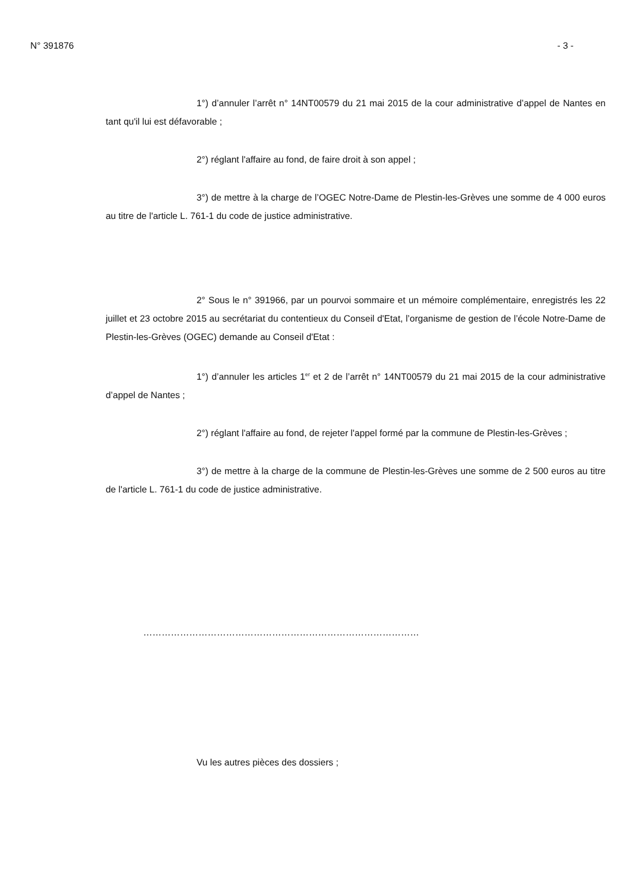N° 391876 - 3 -
1°) d’annuler l’arrêt n° 14NT00579 du 21 mai 2015 de la cour administrative d’appel de Nantes en tant qu'il lui est défavorable ;
2°) réglant l'affaire au fond, de faire droit à son appel ;
3°) de mettre à la charge de l’OGEC Notre-Dame de Plestin-les-Grèves une somme de 4 000 euros au titre de l'article L. 761-1 du code de justice administrative.
2° Sous le n° 391966, par un pourvoi sommaire et un mémoire complémentaire, enregistrés les 22 juillet et 23 octobre 2015 au secrétariat du contentieux du Conseil d'Etat, l’organisme de gestion de l’école Notre-Dame de Plestin-les-Grèves (OGEC) demande au Conseil d'Etat :
1°) d’annuler les articles 1<sup>er</sup> et 2 de l’arrêt n° 14NT00579 du 21 mai 2015 de la cour administrative d’appel de Nantes ;
2°) réglant l'affaire au fond, de rejeter l'appel formé par la commune de Plestin-les-Grèves ;
3°) de mettre à la charge de la commune de Plestin-les-Grèves une somme de 2 500 euros au titre de l'article L. 761-1 du code de justice administrative.
………………………………………………………………………………
Vu les autres pièces des dossiers ;